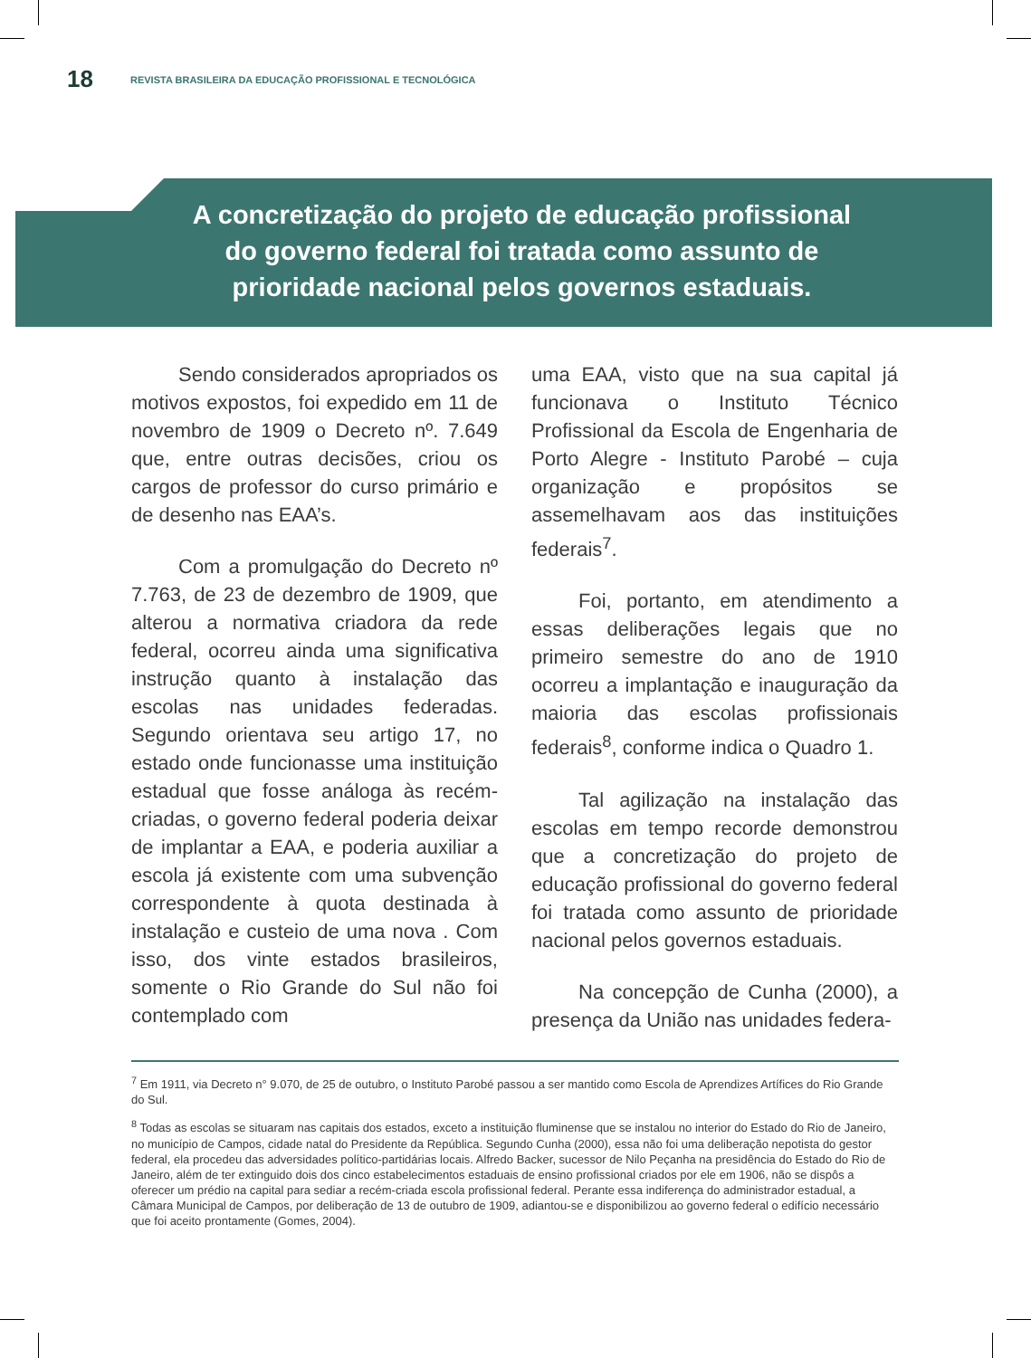18 REVISTA BRASILEIRA DA EDUCAÇÃO PROFISSIONAL E TECNOLÓGICA
A concretização do projeto de educação profissional do governo federal foi tratada como assunto de prioridade nacional pelos governos estaduais.
Sendo considerados apropriados os motivos expostos, foi expedido em 11 de novembro de 1909 o Decreto nº. 7.649 que, entre outras decisões, criou os cargos de professor do curso primário e de desenho nas EAA’s.
Com a promulgação do Decreto nº 7.763, de 23 de dezembro de 1909, que alterou a normativa criadora da rede federal, ocorreu ainda uma significativa instrução quanto à instalação das escolas nas unidades federadas. Segundo orientava seu artigo 17, no estado onde funcionasse uma instituição estadual que fosse análoga às recém-criadas, o governo federal poderia deixar de implantar a EAA, e poderia auxiliar a escola já existente com uma subvenção correspondente à quota destinada à instalação e custeio de uma nova . Com isso, dos vinte estados brasileiros, somente o Rio Grande do Sul não foi contemplado com
uma EAA, visto que na sua capital já funcionava o Instituto Técnico Profissional da Escola de Engenharia de Porto Alegre - Instituto Parobé – cuja organização e propósitos se assemelhavam aos das instituições federais<sup>7</sup>.
Foi, portanto, em atendimento a essas deliberações legais que no primeiro semestre do ano de 1910 ocorreu a implantação e inauguração da maioria das escolas profissionais federais<sup>8</sup>, conforme indica o Quadro 1.
Tal agilização na instalação das escolas em tempo recorde demonstrou que a concretização do projeto de educação profissional do governo federal foi tratada como assunto de prioridade nacional pelos governos estaduais.
Na concepção de Cunha (2000), a presença da União nas unidades federa-
<sup>7</sup> Em 1911, via Decreto n° 9.070, de 25 de outubro, o Instituto Parobé passou a ser mantido como Escola de Aprendizes Artífices do Rio Grande do Sul.
<sup>8</sup> Todas as escolas se situaram nas capitais dos estados, exceto a instituição fluminense que se instalou no interior do Estado do Rio de Janeiro, no município de Campos, cidade natal do Presidente da República. Segundo Cunha (2000), essa não foi uma deliberação nepotista do gestor federal, ela procedeu das adversidades político-partidárias locais. Alfredo Backer, sucessor de Nilo Peçanha na presidência do Estado do Rio de Janeiro, além de ter extinguido dois dos cinco estabelecimentos estaduais de ensino profissional criados por ele em 1906, não se dispôs a oferecer um prédio na capital para sediar a recém-criada escola profissional federal. Perante essa indiferença do administrador estadual, a Câmara Municipal de Campos, por deliberação de 13 de outubro de 1909, adiantou-se e disponibilizou ao governo federal o edifício necessário que foi aceito prontamente (Gomes, 2004).